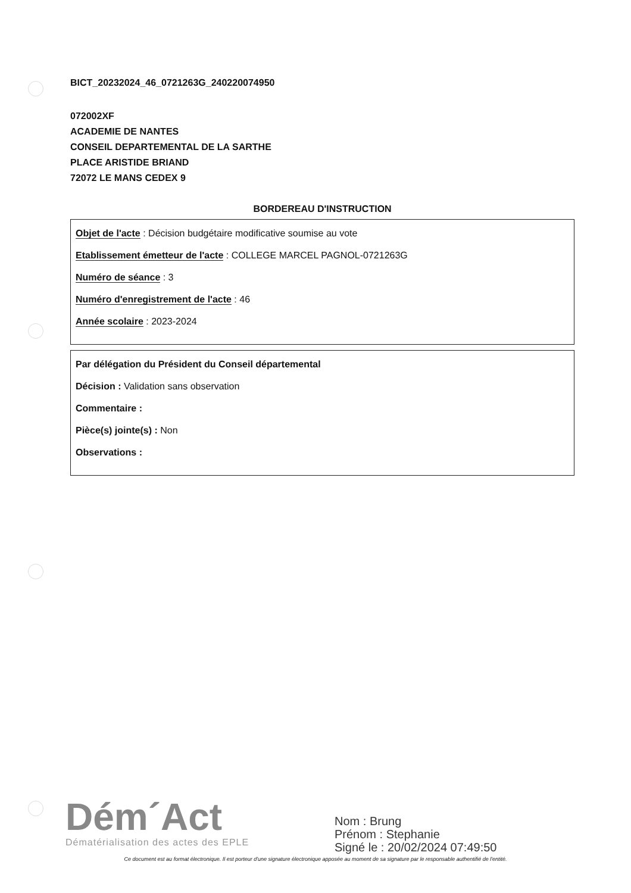BICT_20232024_46_0721263G_240220074950
072002XF
ACADEMIE DE NANTES
CONSEIL DEPARTEMENTAL DE LA SARTHE
PLACE ARISTIDE BRIAND
72072 LE MANS CEDEX 9
BORDEREAU D'INSTRUCTION
Objet de l'acte : Décision budgétaire modificative soumise au vote
Etablissement émetteur de l'acte : COLLEGE MARCEL PAGNOL-0721263G
Numéro de séance : 3
Numéro d'enregistrement de l'acte : 46
Année scolaire : 2023-2024
Par délégation du Président du Conseil départemental
Décision : Validation sans observation
Commentaire :
Pièce(s) jointe(s) : Non
Observations :
Dém´Act
Dématérialisation des actes des EPLE
Nom : Brung
Prénom : Stephanie
Signé le : 20/02/2024 07:49:50
Ce document est au format électronique. Il est porteur d'une signature électronique apposée au moment de sa signature par le responsable authentifié de l'entité.